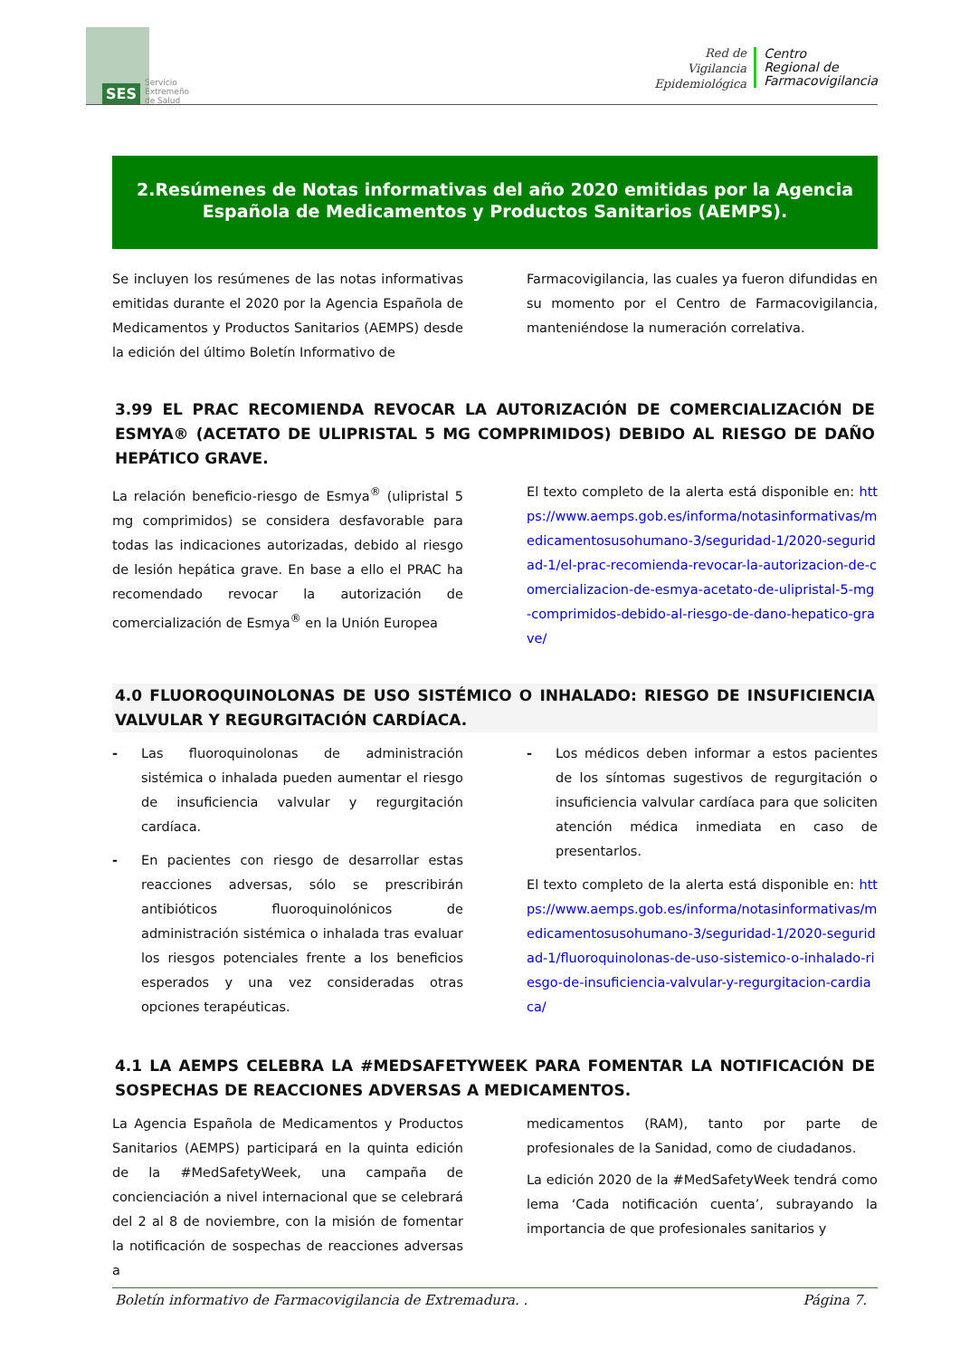SES
Servicio
Extremeño
de Salud
Red de
Vigilancia
Epidemiológica
Centro
Regional de
Farmacovigilancia
2.Resúmenes de Notas informativas del año 2020 emitidas por la Agencia Española de Medicamentos y Productos Sanitarios (AEMPS).
Se incluyen los resúmenes de las notas informativas emitidas durante el 2020 por la Agencia Española de Medicamentos y Productos Sanitarios (AEMPS) desde la edición del último Boletín Informativo de
Farmacovigilancia, las cuales ya fueron difundidas en su momento por el Centro de Farmacovigilancia, manteniéndose la numeración correlativa.
3.99 EL PRAC RECOMIENDA REVOCAR LA AUTORIZACIÓN DE COMERCIALIZACIÓN DE ESMYA® (ACETATO DE ULIPRISTAL 5 MG COMPRIMIDOS) DEBIDO AL RIESGO DE DAÑO HEPÁTICO GRAVE.
La relación beneficio-riesgo de Esmya<sup>®</sup> (ulipristal 5 mg comprimidos) se considera desfavorable para todas las indicaciones autorizadas, debido al riesgo de lesión hepática grave. En base a ello el PRAC ha recomendado revocar la autorización de comercialización de Esmya<sup>®</sup> en la Unión Europea
El texto completo de la alerta está disponible en: https://www.aemps.gob.es/informa/notasinformativas/medicamentosusohumano-3/seguridad-1/2020-seguridad-1/el-prac-recomienda-revocar-la-autorizacion-de-comercializacion-de-esmya-acetato-de-ulipristal-5-mg-comprimidos-debido-al-riesgo-de-dano-hepatico-grave/
4.0 FLUOROQUINOLONAS DE USO SISTÉMICO O INHALADO: RIESGO DE INSUFICIENCIA VALVULAR Y REGURGITACIÓN CARDÍACA.
- Las fluoroquinolonas de administración sistémica o inhalada pueden aumentar el riesgo de insuficiencia valvular y regurgitación cardíaca.
- En pacientes con riesgo de desarrollar estas reacciones adversas, sólo se prescribirán antibióticos fluoroquinolónicos de administración sistémica o inhalada tras evaluar los riesgos potenciales frente a los beneficios esperados y una vez consideradas otras opciones terapéuticas.
- Los médicos deben informar a estos pacientes de los síntomas sugestivos de regurgitación o insuficiencia valvular cardíaca para que soliciten atención médica inmediata en caso de presentarlos.
El texto completo de la alerta está disponible en: https://www.aemps.gob.es/informa/notasinformativas/medicamentosusohumano-3/seguridad-1/2020-seguridad-1/fluoroquinolonas-de-uso-sistemico-o-inhalado-riesgo-de-insuficiencia-valvular-y-regurgitacion-cardiaca/
4.1 LA AEMPS CELEBRA LA #MEDSAFETYWEEK PARA FOMENTAR LA NOTIFICACIÓN DE SOSPECHAS DE REACCIONES ADVERSAS A MEDICAMENTOS.
La Agencia Española de Medicamentos y Productos Sanitarios (AEMPS) participará en la quinta edición de la #MedSafetyWeek, una campaña de concienciación a nivel internacional que se celebrará del 2 al 8 de noviembre, con la misión de fomentar la notificación de sospechas de reacciones adversas a
medicamentos (RAM), tanto por parte de profesionales de la Sanidad, como de ciudadanos.
La edición 2020 de la #MedSafetyWeek tendrá como lema ‘Cada notificación cuenta’, subrayando la importancia de que profesionales sanitarios y
Boletín informativo de Farmacovigilancia de Extremadura. . Página 7.